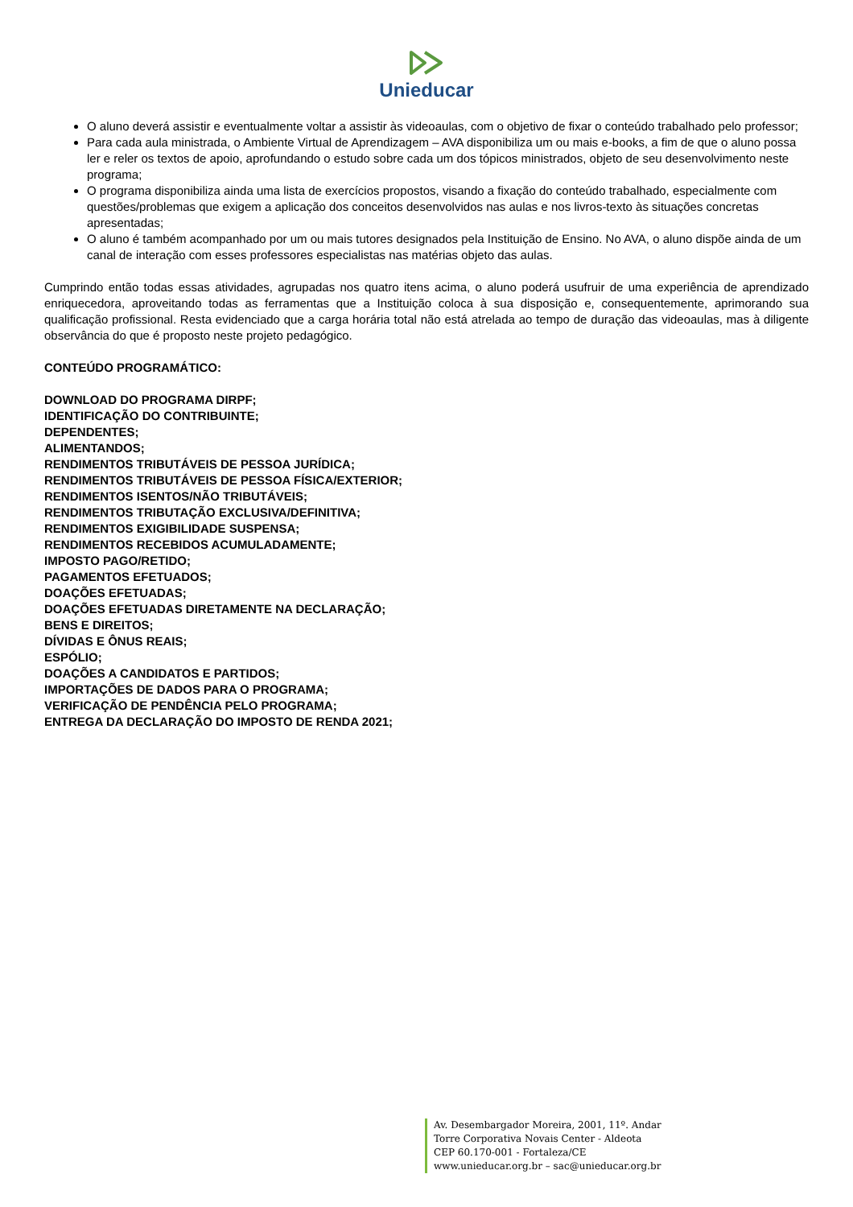Unieducar
O aluno deverá assistir e eventualmente voltar a assistir às videoaulas, com o objetivo de fixar o conteúdo trabalhado pelo professor;
Para cada aula ministrada, o Ambiente Virtual de Aprendizagem – AVA disponibiliza um ou mais e-books, a fim de que o aluno possa ler e reler os textos de apoio, aprofundando o estudo sobre cada um dos tópicos ministrados, objeto de seu desenvolvimento neste programa;
O programa disponibiliza ainda uma lista de exercícios propostos, visando a fixação do conteúdo trabalhado, especialmente com questões/problemas que exigem a aplicação dos conceitos desenvolvidos nas aulas e nos livros-texto às situações concretas apresentadas;
O aluno é também acompanhado por um ou mais tutores designados pela Instituição de Ensino. No AVA, o aluno dispõe ainda de um canal de interação com esses professores especialistas nas matérias objeto das aulas.
Cumprindo então todas essas atividades, agrupadas nos quatro itens acima, o aluno poderá usufruir de uma experiência de aprendizado enriquecedora, aproveitando todas as ferramentas que a Instituição coloca à sua disposição e, consequentemente, aprimorando sua qualificação profissional. Resta evidenciado que a carga horária total não está atrelada ao tempo de duração das videoaulas, mas à diligente observância do que é proposto neste projeto pedagógico.
CONTEÚDO PROGRAMÁTICO:
DOWNLOAD DO PROGRAMA DIRPF;
IDENTIFICAÇÃO DO CONTRIBUINTE;
DEPENDENTES;
ALIMENTANDOS;
RENDIMENTOS TRIBUTÁVEIS DE PESSOA JURÍDICA;
RENDIMENTOS TRIBUTÁVEIS DE PESSOA FÍSICA/EXTERIOR;
RENDIMENTOS ISENTOS/NÃO TRIBUTÁVEIS;
RENDIMENTOS TRIBUTAÇÃO EXCLUSIVA/DEFINITIVA;
RENDIMENTOS EXIGIBILIDADE SUSPENSA;
RENDIMENTOS RECEBIDOS ACUMULADAMENTE;
IMPOSTO PAGO/RETIDO;
PAGAMENTOS EFETUADOS;
DOAÇÕES EFETUADAS;
DOAÇÕES EFETUADAS DIRETAMENTE NA DECLARAÇÃO;
BENS E DIREITOS;
DÍVIDAS E ÔNUS REAIS;
ESPÓLIO;
DOAÇÕES A CANDIDATOS E PARTIDOS;
IMPORTAÇÕES DE DADOS PARA O PROGRAMA;
VERIFICAÇÃO DE PENDÊNCIA PELO PROGRAMA;
ENTREGA DA DECLARAÇÃO DO IMPOSTO DE RENDA 2021;
Av. Desembargador Moreira, 2001, 11º. Andar
Torre Corporativa Novais Center - Aldeota
CEP 60.170-001 - Fortaleza/CE
www.unieducar.org.br – sac@unieducar.org.br